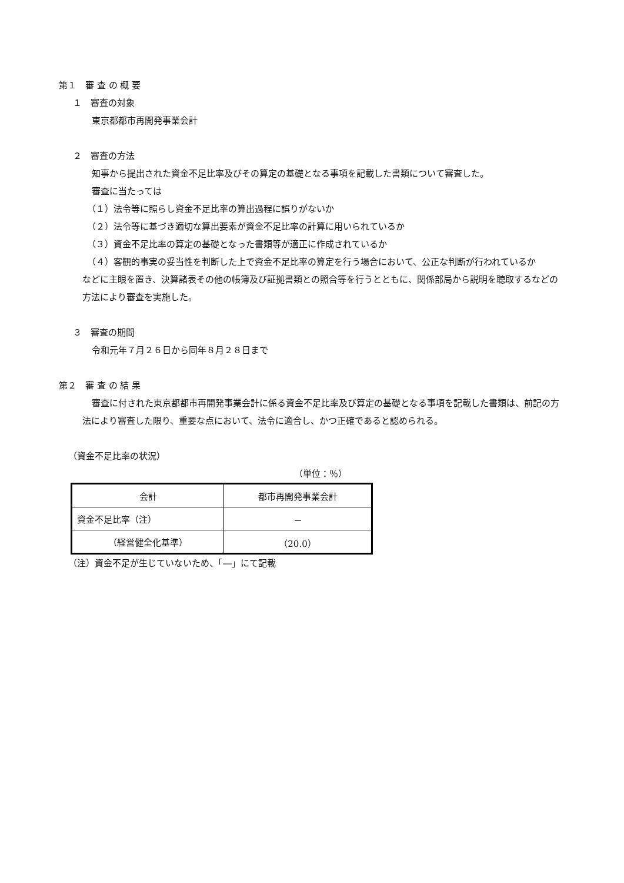第１　審 査 の 概 要
１　審査の対象
東京都都市再開発事業会計
２　審査の方法
知事から提出された資金不足比率及びその算定の基礎となる事項を記載した書類について審査した。
審査に当たっては
（１）法令等に照らし資金不足比率の算出過程に誤りがないか
（２）法令等に基づき適切な算出要素が資金不足比率の計算に用いられているか
（３）資金不足比率の算定の基礎となった書類等が適正に作成されているか
（４）客観的事実の妥当性を判断した上で資金不足比率の算定を行う場合において、公正な判断が行われているか
などに主眼を置き、決算諸表その他の帳簿及び証拠書類との照合等を行うとともに、関係部局から説明を聴取するなどの方法により審査を実施した。
３　審査の期間
令和元年７月２６日から同年８月２８日まで
第２　審 査 の 結 果
審査に付された東京都都市再開発事業会計に係る資金不足比率及び算定の基礎となる事項を記載した書類は、前記の方法により審査した限り、重要な点において、法令に適合し、かつ正確であると認められる。
（資金不足比率の状況）
（単位：％）
| 会計 | 都市再開発事業会計 |
| 資金不足比率（注） | － |
| （経営健全化基準） | （20.0） |
（注）資金不足が生じていないため、「―」にて記載